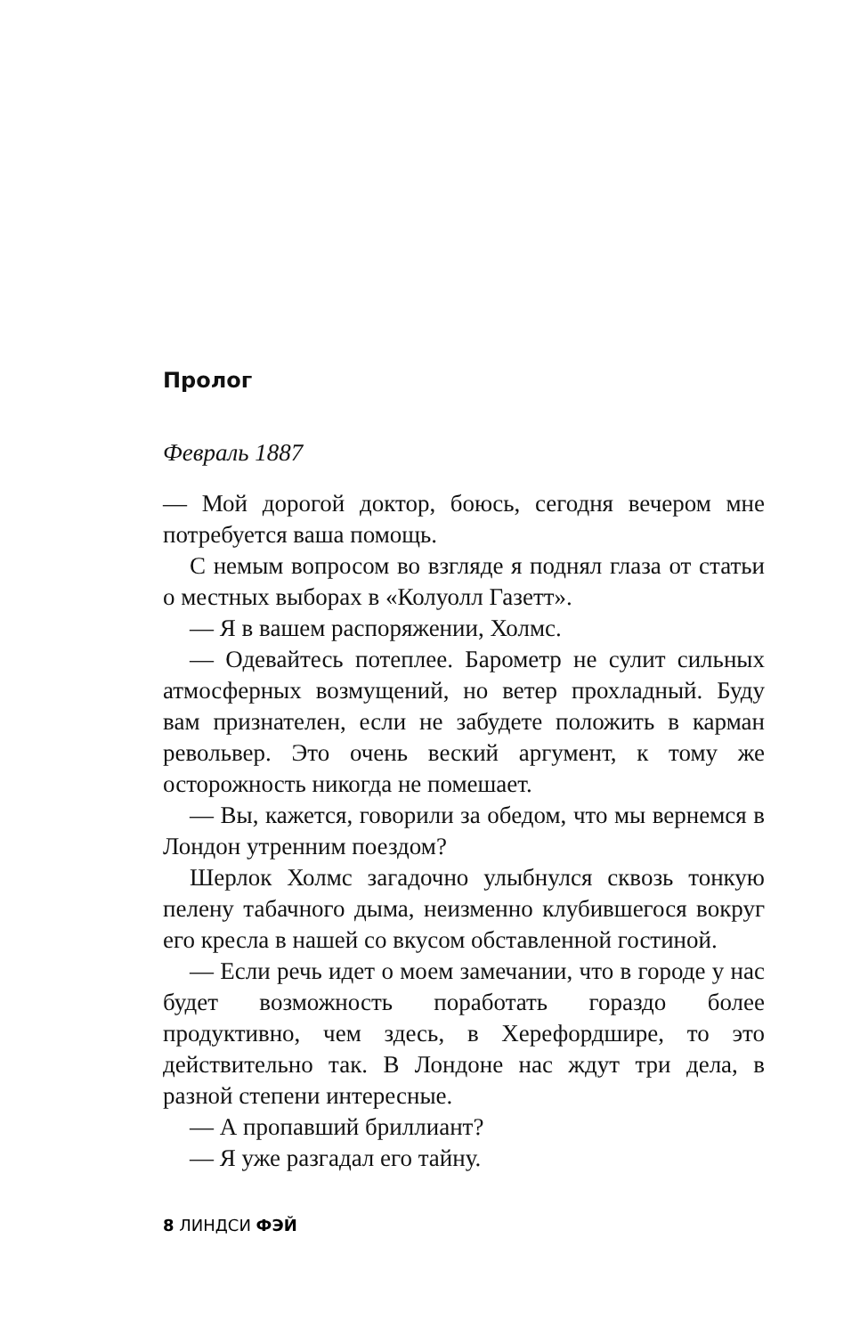Пролог
Февраль 1887
— Мой дорогой доктор, боюсь, сегодня вечером мне потребуется ваша помощь.
С немым вопросом во взгляде я поднял глаза от статьи о местных выборах в «Колуолл Газетт».
— Я в вашем распоряжении, Холмс.
— Одевайтесь потеплее. Барометр не сулит сильных атмосферных возмущений, но ветер прохладный. Буду вам признателен, если не забудете положить в карман револьвер. Это очень веский аргумент, к тому же осторожность никогда не помешает.
— Вы, кажется, говорили за обедом, что мы вернемся в Лондон утренним поездом?
Шерлок Холмс загадочно улыбнулся сквозь тонкую пелену табачного дыма, неизменно клубившегося вокруг его кресла в нашей со вкусом обставленной гостиной.
— Если речь идет о моем замечании, что в городе у нас будет возможность поработать гораздо более продуктивно, чем здесь, в Херефордшире, то это действительно так. В Лондоне нас ждут три дела, в разной степени интересные.
— А пропавший бриллиант?
— Я уже разгадал его тайну.
8 ЛИНДСИ ФЭЙ